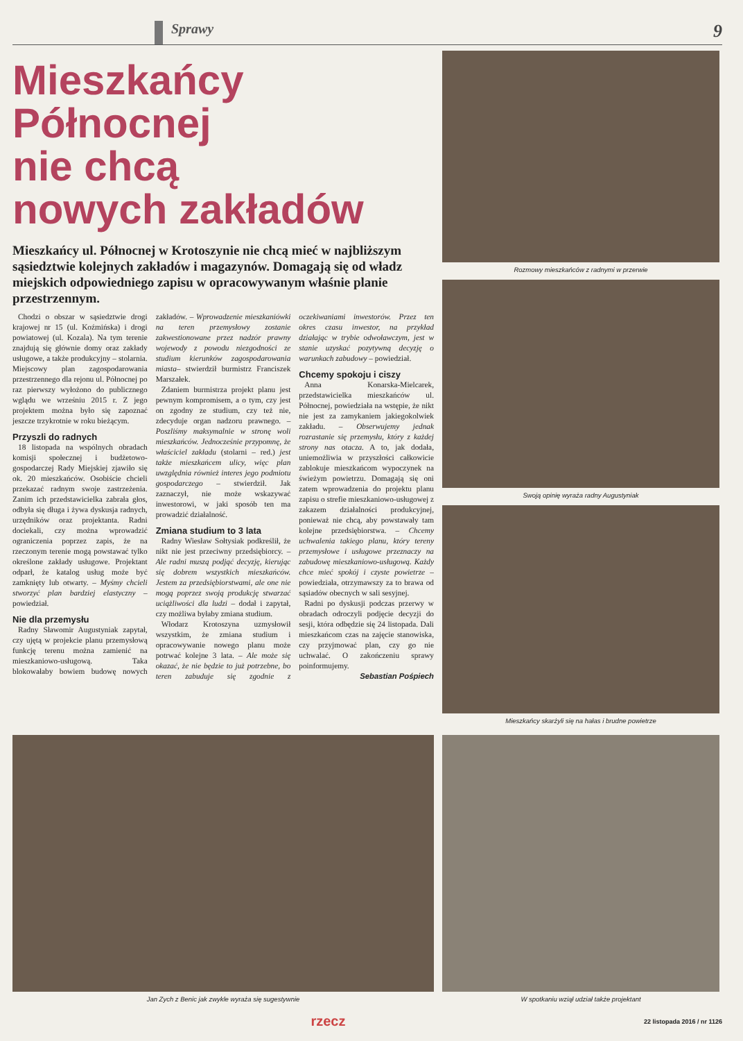Sprawy 9
Mieszkańcy
Północnej
nie chcą
nowych zakładów
Mieszkańcy ul. Północnej w Krotoszynie nie chcą mieć w najbliższym sąsiedztwie kolejnych zakładów i magazynów. Domagają się od władz miejskich odpowiedniego zapisu w opracowywanym właśnie planie przestrzennym.
Chodzi o obszar w sąsiedztwie drogi krajowej nr 15 (ul. Koźmińska) i drogi powiatowej (ul. Kozala). Na tym terenie znajdują się głównie domy oraz zakłady usługowe, a także produkcyjny – stolarnia. Miejscowy plan zagospodarowania przestrzennego dla rejonu ul. Północnej po raz pierwszy wyłożono do publicznego wglądu we wrześniu 2015 r. Z jego projektem można było się zapoznać jeszcze trzykrotnie w roku bieżącym.
Przyszli do radnych
18 listopada na wspólnych obradach komisji społecznej i budżetowo-gospodarczej Rady Miejskiej zjawiło się ok. 20 mieszkańców. Osobiście chcieli przekazać radnym swoje zastrzeżenia. Zanim ich przedstawicielka zabrała głos, odbyła się długa i żywa dyskusja radnych, urzędników oraz projektanta. Radni dociekali, czy można wprowadzić ograniczenia poprzez zapis, że na rzeczonym terenie mogą powstawać tylko określone zakłady usługowe. Projektant odparł, że katalog usług może być zamknięty lub otwarty. – Myśmy chcieli stworzyć plan bardziej elastyczny – powiedział.
Nie dla przemysłu
Radny Sławomir Augustyniak zapytał, czy ujętą w projekcie planu przemysłową funkcję terenu można zamienić na mieszkaniowo-usługową. Taka blokowałaby bowiem budowę nowych zakładów. – Wprowadzenie mieszkaniówki na teren przemysłowy zostanie zakwestionowane przez nadzór prawny wojewody z powodu niezgodności ze studium kierunków zagospodarowania miasta– stwierdził burmistrz Franciszek Marszałek.
Zdaniem burmistrza projekt planu jest pewnym kompromisem, a o tym, czy jest on zgodny ze studium, czy też nie, zdecyduje organ nadzoru prawnego. – Poszliśmy maksymalnie w stronę woli mieszkańców. Jednocześnie przypomnę, że właściciel zakładu (stolarni – red.) jest także mieszkańcem ulicy, więc plan uwzględnia również interes jego podmiotu gospodarczego – stwierdził. Jak zaznaczył, nie może wskazywać inwestorowi, w jaki sposób ten ma prowadzić działalność.
Zmiana studium to 3 lata
Radny Wiesław Sołtysiak podkreślił, że nikt nie jest przeciwny przedsiębiorcy. – Ale radni muszą podjąć decyzję, kierując się dobrem wszystkich mieszkańców. Jestem za przedsiębiorstwami, ale one nie mogą poprzez swoją produkcję stwarzać uciążliwości dla ludzi – dodał i zapytał, czy możliwa byłaby zmiana studium.
Włodarz Krotoszyna uzmysłowił wszystkim, że zmiana studium i opracowywanie nowego planu może potrwać kolejne 3 lata. – Ale może się okazać, że nie będzie to już potrzebne, bo teren zabuduje się zgodnie z oczekiwaniami inwestorów. Przez ten okres czasu inwestor, na przykład działając w trybie odwoławczym, jest w stanie uzyskać pozytywną decyzję o warunkach zabudowy – powiedział.
Chcemy spokoju i ciszy
Anna Konarska-Mielcarek, przedstawicielka mieszkańców ul. Północnej, powiedziała na wstępie, że nikt nie jest za zamykaniem jakiegokolwiek zakładu. – Obserwujemy jednak rozrastanie się przemysłu, który z każdej strony nas otacza. A to, jak dodała, uniemożliwia w przyszłości całkowicie zablokuje mieszkańcom wypoczynek na świeżym powietrzu. Domagają się oni zatem wprowadzenia do projektu planu zapisu o strefie mieszkaniowo-usługowej z zakazem działalności produkcyjnej, ponieważ nie chcą, aby powstawały tam kolejne przedsiębiorstwa. – Chcemy uchwalenia takiego planu, który tereny przemysłowe i usługowe przeznaczy na zabudowę mieszkaniowo-usługową. Każdy chce mieć spokój i czyste powietrze – powiedziała, otrzymawszy za to brawa od sąsiadów obecnych w sali sesyjnej.
Radni po dyskusji podczas przerwy w obradach odroczyli podjęcie decyzji do sesji, która odbędzie się 24 listopada. Dali mieszkańcom czas na zajęcie stanowiska, czy przyjmować plan, czy go nie uchwalać. O zakończeniu sprawy poinformujemy.
Sebastian Pośpiech
Rozmowy mieszkańców z radnymi w przerwie
Swoją opinię wyraża radny Augustyniak
Mieszkańcy skarżyli się na hałas i brudne powietrze
Jan Zych z Benic jak zwykle wyraża się sugestywnie W spotkaniu wziął udział także projektant
rzecz 22 listopada 2016 / nr 1126